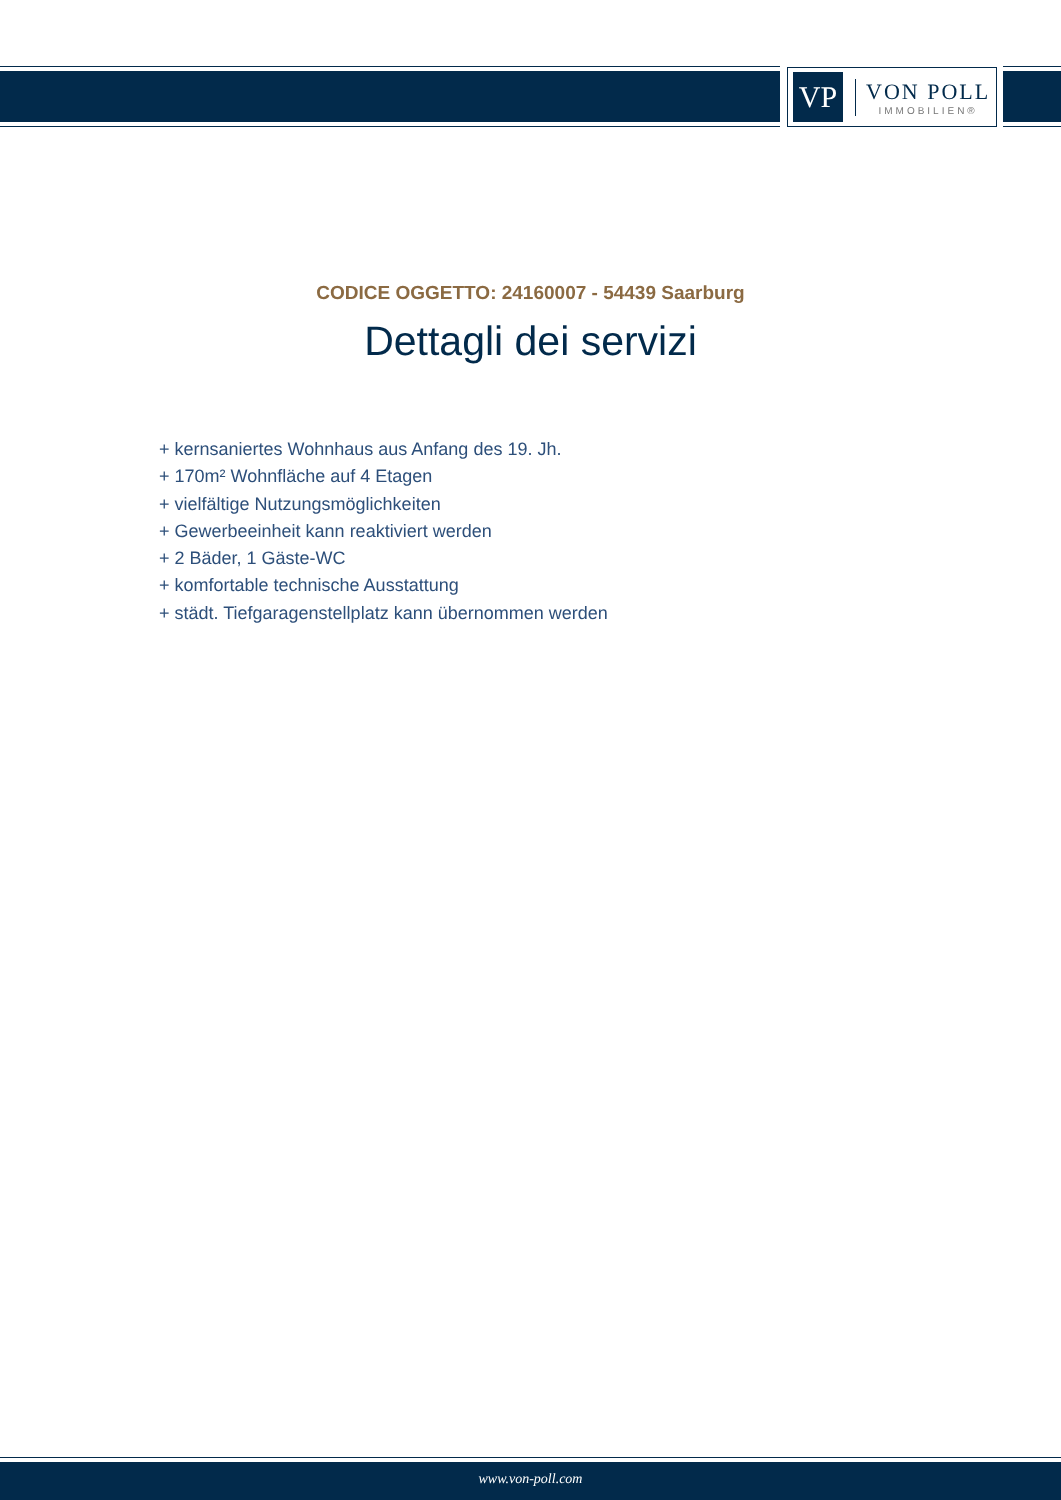VP
VON POLL
IMMOBILIEN®
CODICE OGGETTO: 24160007 - 54439 Saarburg
Dettagli dei servizi
+ kernsaniertes Wohnhaus aus Anfang des 19. Jh.
+ 170m² Wohnfläche auf 4 Etagen
+ vielfältige Nutzungsmöglichkeiten
+ Gewerbeeinheit kann reaktiviert werden
+ 2 Bäder, 1 Gäste-WC
+ komfortable technische Ausstattung
+ städt. Tiefgaragenstellplatz kann übernommen werden
www.von-poll.com